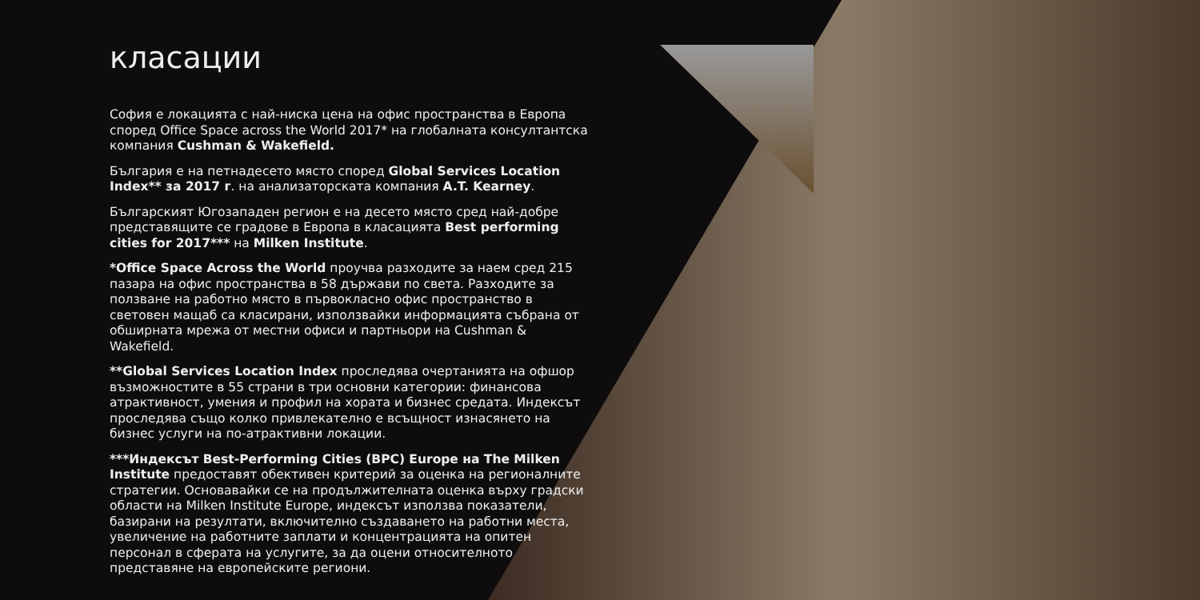класации
София е локацията с най-ниска цена на офис пространства в Европа според Office Space across the World 2017* на глобалната консултантска компания Cushman & Wakefield.
България е на петнадесето място според Global Services Location Index** за 2017 г. на анализаторската компания A.T. Kearney.
Българският Югозападен регион е на десето място сред най-добре представящите се градове в Европа в класацията Best performing cities for 2017*** на Milken Institute.
*Office Space Across the World проучва разходите за наем сред 215 пазара на офис пространства в 58 държави по света. Разходите за ползване на работно място в първокласно офис пространство в световен мащаб са класирани, използвайки информацията събрана от обширната мрежа от местни офиси и партньори на Cushman & Wakefield.
**Global Services Location Index проследява очертанията на офшор възможностите в 55 страни в три основни категории: финансова атрактивност, умения и профил на хората и бизнес средата. Индексът проследява също колко привлекателно е всъщност изнасянето на бизнес услуги на по-атрактивни локации.
***Индексът Best-Performing Cities (BPC) Europe на The Milken Institute предоставят обективен критерий за оценка на регионалните стратегии. Основавайки се на продължителната оценка върху градски области на Milken Institute Europe, индексът използва показатели, базирани на резултати, включително създаването на работни места, увеличение на работните заплати и концентрацията на опитен персонал в сферата на услугите, за да оцени относителното представяне на европейските региони.